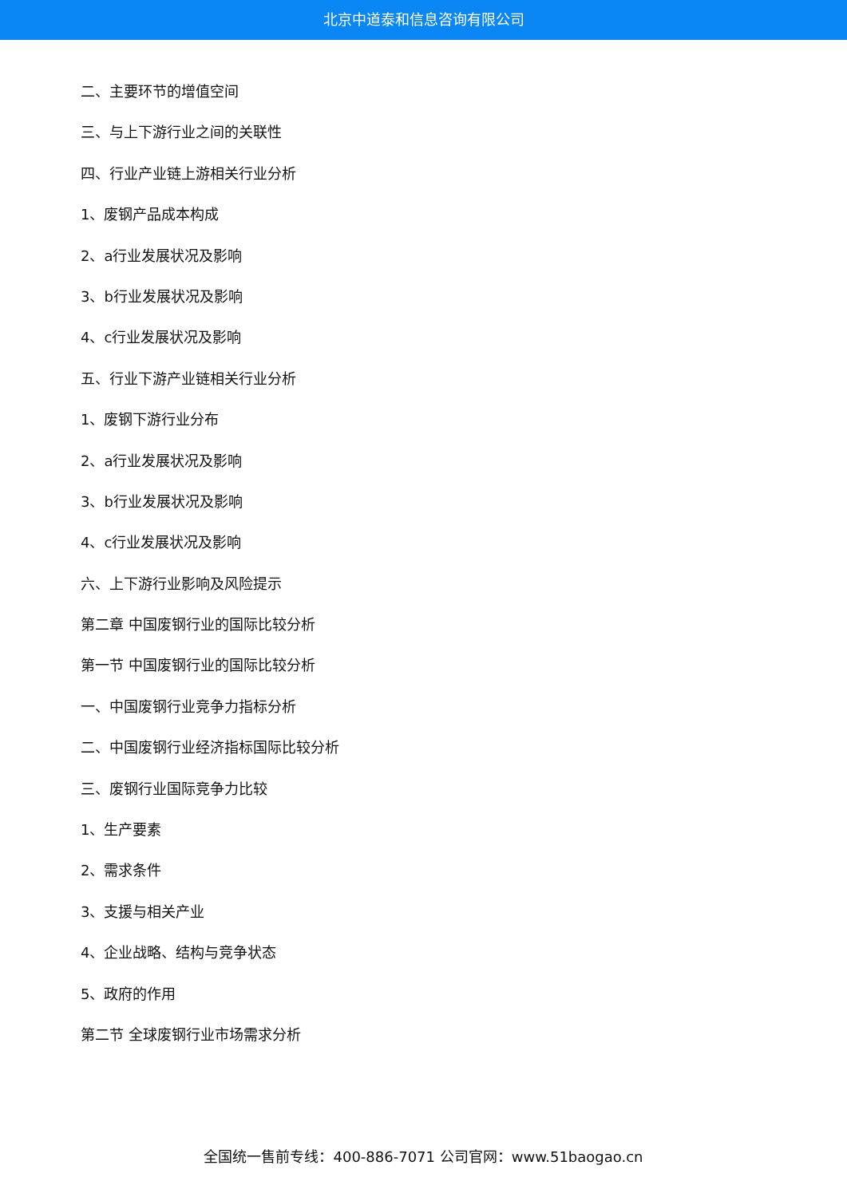北京中道泰和信息咨询有限公司
二、主要环节的增值空间
三、与上下游行业之间的关联性
四、行业产业链上游相关行业分析
1、废钢产品成本构成
2、a行业发展状况及影响
3、b行业发展状况及影响
4、c行业发展状况及影响
五、行业下游产业链相关行业分析
1、废钢下游行业分布
2、a行业发展状况及影响
3、b行业发展状况及影响
4、c行业发展状况及影响
六、上下游行业影响及风险提示
第二章 中国废钢行业的国际比较分析
第一节 中国废钢行业的国际比较分析
一、中国废钢行业竞争力指标分析
二、中国废钢行业经济指标国际比较分析
三、废钢行业国际竞争力比较
1、生产要素
2、需求条件
3、支援与相关产业
4、企业战略、结构与竞争状态
5、政府的作用
第二节 全球废钢行业市场需求分析
全国统一售前专线：400-886-7071 公司官网：www.51baogao.cn